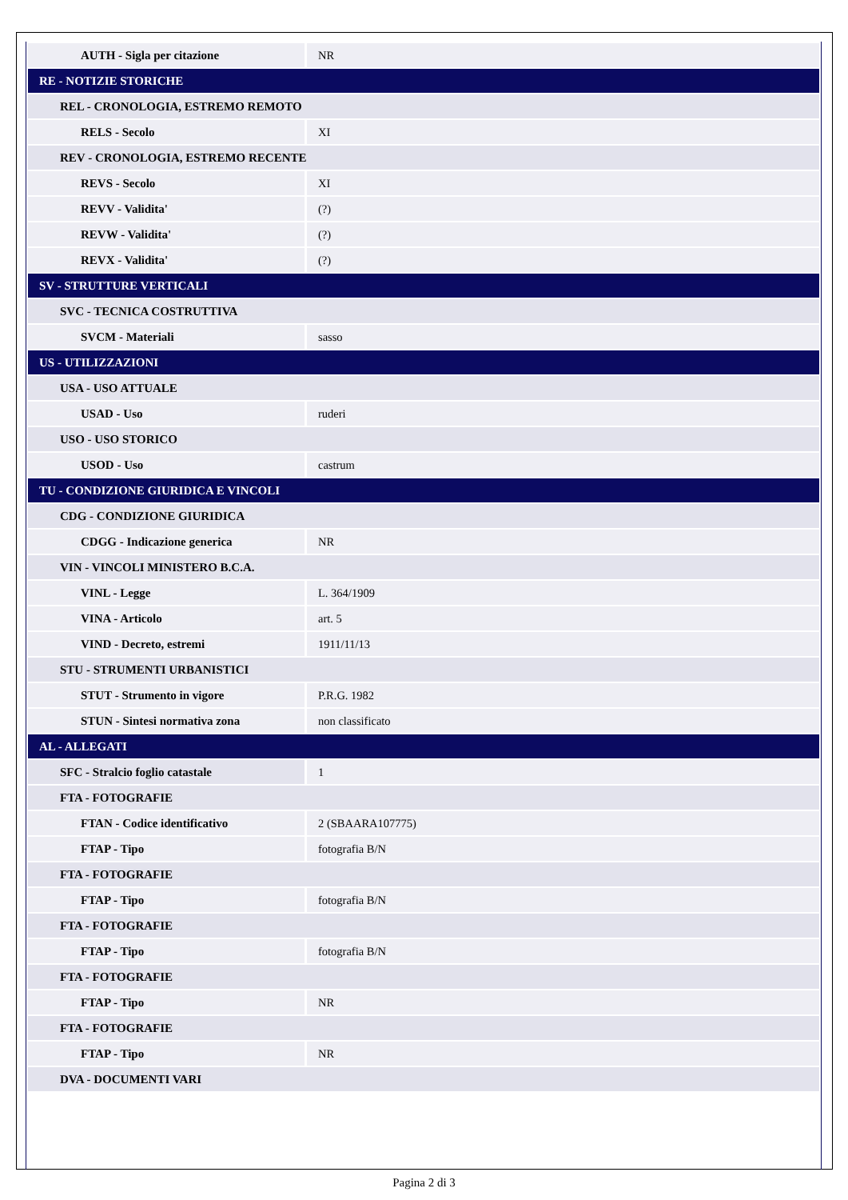| AUTH - Sigla per citazione | NR |
| RE - NOTIZIE STORICHE | |
| REL - CRONOLOGIA, ESTREMO REMOTO | |
| RELS - Secolo | XI |
| REV - CRONOLOGIA, ESTREMO RECENTE | |
| REVS - Secolo | XI |
| REVV - Validita' | (?) |
| REVW - Validita' | (?) |
| REVX - Validita' | (?) |
| SV - STRUTTURE VERTICALI | |
| SVC - TECNICA COSTRUTTIVA | |
| SVCM - Materiali | sasso |
| US - UTILIZZAZIONI | |
| USA - USO ATTUALE | |
| USAD - Uso | ruderi |
| USO - USO STORICO | |
| USOD - Uso | castrum |
| TU - CONDIZIONE GIURIDICA E VINCOLI | |
| CDG - CONDIZIONE GIURIDICA | |
| CDGG - Indicazione generica | NR |
| VIN - VINCOLI MINISTERO B.C.A. | |
| VINL - Legge | L. 364/1909 |
| VINA - Articolo | art. 5 |
| VIND - Decreto, estremi | 1911/11/13 |
| STU - STRUMENTI URBANISTICI | |
| STUT - Strumento in vigore | P.R.G. 1982 |
| STUN - Sintesi normativa zona | non classificato |
| AL - ALLEGATI | |
| SFC - Stralcio foglio catastale | 1 |
| FTA - FOTOGRAFIE | |
| FTAN - Codice identificativo | 2 (SBAARA107775) |
| FTAP - Tipo | fotografia B/N |
| FTA - FOTOGRAFIE | |
| FTAP - Tipo | fotografia B/N |
| FTA - FOTOGRAFIE | |
| FTAP - Tipo | fotografia B/N |
| FTA - FOTOGRAFIE | |
| FTAP - Tipo | NR |
| FTA - FOTOGRAFIE | |
| FTAP - Tipo | NR |
| DVA - DOCUMENTI VARI | |
Pagina 2 di 3